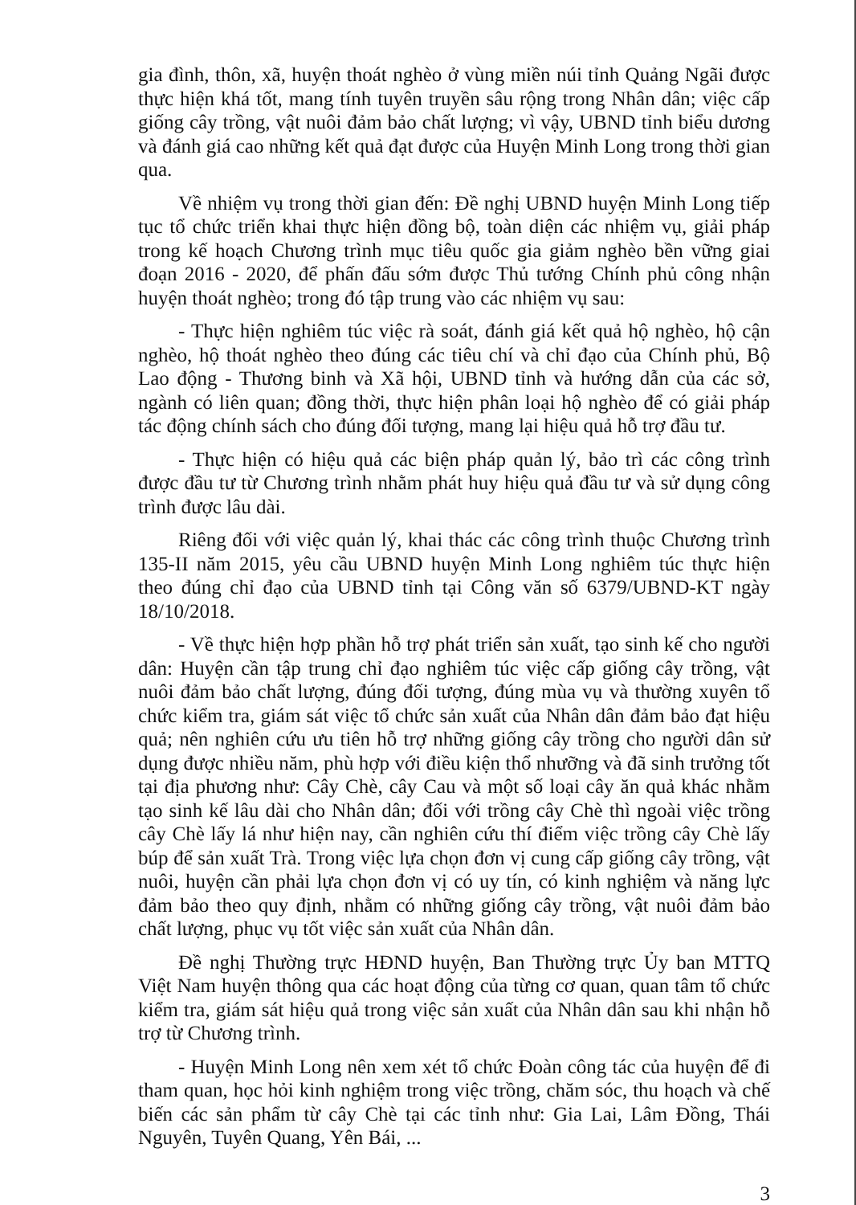gia đình, thôn, xã, huyện thoát nghèo ở vùng miền núi tỉnh Quảng Ngãi được thực hiện khá tốt, mang tính tuyên truyền sâu rộng trong Nhân dân; việc cấp giống cây trồng, vật nuôi đảm bảo chất lượng; vì vậy, UBND tỉnh biểu dương và đánh giá cao những kết quả đạt được của Huyện Minh Long trong thời gian qua.
Về nhiệm vụ trong thời gian đến: Đề nghị UBND huyện Minh Long tiếp tục tổ chức triển khai thực hiện đồng bộ, toàn diện các nhiệm vụ, giải pháp trong kế hoạch Chương trình mục tiêu quốc gia giảm nghèo bền vững giai đoạn 2016 - 2020, để phấn đấu sớm được Thủ tướng Chính phủ công nhận huyện thoát nghèo; trong đó tập trung vào các nhiệm vụ sau:
- Thực hiện nghiêm túc việc rà soát, đánh giá kết quả hộ nghèo, hộ cận nghèo, hộ thoát nghèo theo đúng các tiêu chí và chỉ đạo của Chính phủ, Bộ Lao động - Thương binh và Xã hội, UBND tỉnh và hướng dẫn của các sở, ngành có liên quan; đồng thời, thực hiện phân loại hộ nghèo để có giải pháp tác động chính sách cho đúng đối tượng, mang lại hiệu quả hỗ trợ đầu tư.
- Thực hiện có hiệu quả các biện pháp quản lý, bảo trì các công trình được đầu tư từ Chương trình nhằm phát huy hiệu quả đầu tư và sử dụng công trình được lâu dài.
Riêng đối với việc quản lý, khai thác các công trình thuộc Chương trình 135-II năm 2015, yêu cầu UBND huyện Minh Long nghiêm túc thực hiện theo đúng chỉ đạo của UBND tỉnh tại Công văn số 6379/UBND-KT ngày 18/10/2018.
- Về thực hiện hợp phần hỗ trợ phát triển sản xuất, tạo sinh kế cho người dân: Huyện cần tập trung chỉ đạo nghiêm túc việc cấp giống cây trồng, vật nuôi đảm bảo chất lượng, đúng đối tượng, đúng mùa vụ và thường xuyên tổ chức kiểm tra, giám sát việc tổ chức sản xuất của Nhân dân đảm bảo đạt hiệu quả; nên nghiên cứu ưu tiên hỗ trợ những giống cây trồng cho người dân sử dụng được nhiều năm, phù hợp với điều kiện thổ nhưỡng và đã sinh trưởng tốt tại địa phương như: Cây Chè, cây Cau và một số loại cây ăn quả khác nhằm tạo sinh kế lâu dài cho Nhân dân; đối với trồng cây Chè thì ngoài việc trồng cây Chè lấy lá như hiện nay, cần nghiên cứu thí điểm việc trồng cây Chè lấy búp để sản xuất Trà. Trong việc lựa chọn đơn vị cung cấp giống cây trồng, vật nuôi, huyện cần phải lựa chọn đơn vị có uy tín, có kinh nghiệm và năng lực đảm bảo theo quy định, nhằm có những giống cây trồng, vật nuôi đảm bảo chất lượng, phục vụ tốt việc sản xuất của Nhân dân.
Đề nghị Thường trực HĐND huyện, Ban Thường trực Ủy ban MTTQ Việt Nam huyện thông qua các hoạt động của từng cơ quan, quan tâm tổ chức kiểm tra, giám sát hiệu quả trong việc sản xuất của Nhân dân sau khi nhận hỗ trợ từ Chương trình.
- Huyện Minh Long nên xem xét tổ chức Đoàn công tác của huyện để đi tham quan, học hỏi kinh nghiệm trong việc trồng, chăm sóc, thu hoạch và chế biến các sản phẩm từ cây Chè tại các tỉnh như: Gia Lai, Lâm Đồng, Thái Nguyên, Tuyên Quang, Yên Bái, ...
3